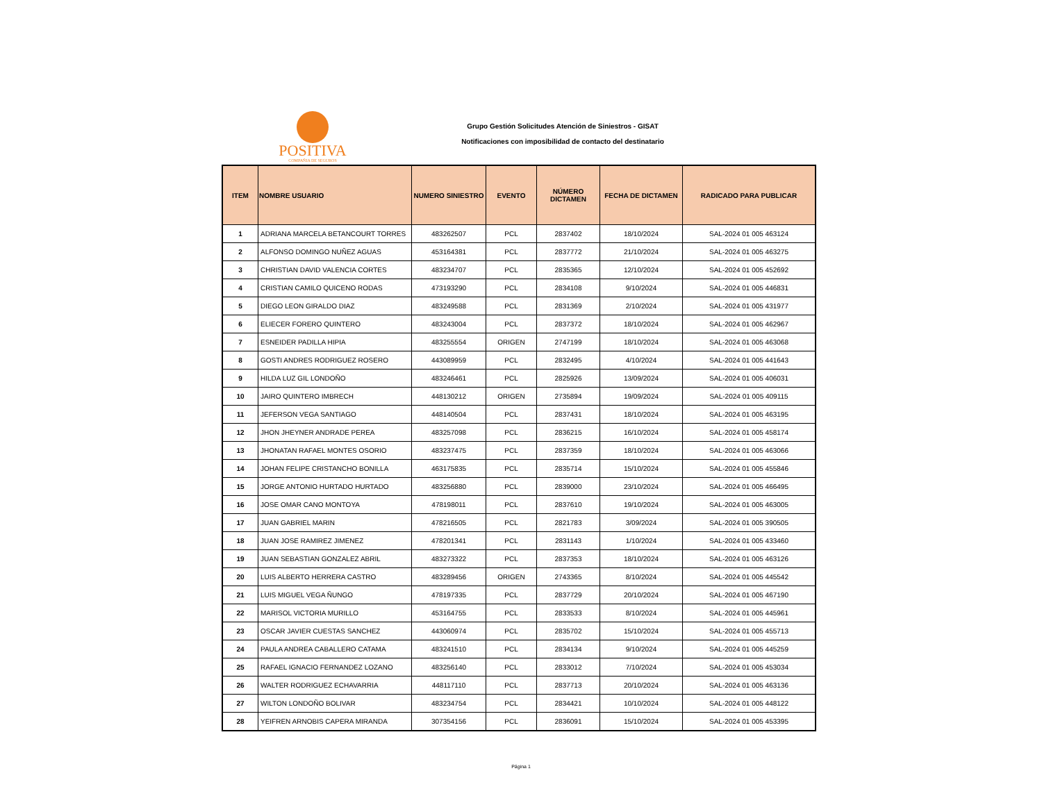POSITIVA
COMPAÑIA DE SEGUROS
Grupo Gestión Solicitudes Atención de Siniestros - GISAT
Notificaciones con imposibilidad de contacto del destinatario
| ITEM | NOMBRE USUARIO | NUMERO SINIESTRO | EVENTO | NÚMERO DICTAMEN | FECHA DE DICTAMEN | RADICADO PARA PUBLICAR |
| --- | --- | --- | --- | --- | --- | --- |
| 1 | ADRIANA MARCELA BETANCOURT TORRES | 483262507 | PCL | 2837402 | 18/10/2024 | SAL-2024 01 005 463124 |
| 2 | ALFONSO DOMINGO NUÑEZ AGUAS | 453164381 | PCL | 2837772 | 21/10/2024 | SAL-2024 01 005 463275 |
| 3 | CHRISTIAN DAVID VALENCIA CORTES | 483234707 | PCL | 2835365 | 12/10/2024 | SAL-2024 01 005 452692 |
| 4 | CRISTIAN CAMILO QUICENO RODAS | 473193290 | PCL | 2834108 | 9/10/2024 | SAL-2024 01 005 446831 |
| 5 | DIEGO LEON GIRALDO DIAZ | 483249588 | PCL | 2831369 | 2/10/2024 | SAL-2024 01 005 431977 |
| 6 | ELIECER FORERO QUINTERO | 483243004 | PCL | 2837372 | 18/10/2024 | SAL-2024 01 005 462967 |
| 7 | ESNEIDER PADILLA HIPIA | 483255554 | ORIGEN | 2747199 | 18/10/2024 | SAL-2024 01 005 463068 |
| 8 | GOSTI ANDRES RODRIGUEZ ROSERO | 443089959 | PCL | 2832495 | 4/10/2024 | SAL-2024 01 005 441643 |
| 9 | HILDA LUZ GIL LONDOÑO | 483246461 | PCL | 2825926 | 13/09/2024 | SAL-2024 01 005 406031 |
| 10 | JAIRO QUINTERO IMBRECH | 448130212 | ORIGEN | 2735894 | 19/09/2024 | SAL-2024 01 005 409115 |
| 11 | JEFERSON VEGA SANTIAGO | 448140504 | PCL | 2837431 | 18/10/2024 | SAL-2024 01 005 463195 |
| 12 | JHON JHEYNER ANDRADE PEREA | 483257098 | PCL | 2836215 | 16/10/2024 | SAL-2024 01 005 458174 |
| 13 | JHONATAN RAFAEL MONTES OSORIO | 483237475 | PCL | 2837359 | 18/10/2024 | SAL-2024 01 005 463066 |
| 14 | JOHAN FELIPE CRISTANCHO BONILLA | 463175835 | PCL | 2835714 | 15/10/2024 | SAL-2024 01 005 455846 |
| 15 | JORGE ANTONIO HURTADO HURTADO | 483256880 | PCL | 2839000 | 23/10/2024 | SAL-2024 01 005 466495 |
| 16 | JOSE OMAR CANO MONTOYA | 478198011 | PCL | 2837610 | 19/10/2024 | SAL-2024 01 005 463005 |
| 17 | JUAN GABRIEL MARIN | 478216505 | PCL | 2821783 | 3/09/2024 | SAL-2024 01 005 390505 |
| 18 | JUAN JOSE RAMIREZ JIMENEZ | 478201341 | PCL | 2831143 | 1/10/2024 | SAL-2024 01 005 433460 |
| 19 | JUAN SEBASTIAN GONZALEZ ABRIL | 483273322 | PCL | 2837353 | 18/10/2024 | SAL-2024 01 005 463126 |
| 20 | LUIS ALBERTO HERRERA CASTRO | 483289456 | ORIGEN | 2743365 | 8/10/2024 | SAL-2024 01 005 445542 |
| 21 | LUIS MIGUEL VEGA ÑUNGO | 478197335 | PCL | 2837729 | 20/10/2024 | SAL-2024 01 005 467190 |
| 22 | MARISOL VICTORIA MURILLO | 453164755 | PCL | 2833533 | 8/10/2024 | SAL-2024 01 005 445961 |
| 23 | OSCAR JAVIER CUESTAS SANCHEZ | 443060974 | PCL | 2835702 | 15/10/2024 | SAL-2024 01 005 455713 |
| 24 | PAULA ANDREA CABALLERO CATAMA | 483241510 | PCL | 2834134 | 9/10/2024 | SAL-2024 01 005 445259 |
| 25 | RAFAEL IGNACIO FERNANDEZ LOZANO | 483256140 | PCL | 2833012 | 7/10/2024 | SAL-2024 01 005 453034 |
| 26 | WALTER RODRIGUEZ ECHAVARRIA | 448117110 | PCL | 2837713 | 20/10/2024 | SAL-2024 01 005 463136 |
| 27 | WILTON LONDOÑO BOLIVAR | 483234754 | PCL | 2834421 | 10/10/2024 | SAL-2024 01 005 448122 |
| 28 | YEIFREN ARNOBIS CAPERA MIRANDA | 307354156 | PCL | 2836091 | 15/10/2024 | SAL-2024 01 005 453395 |
Página 1